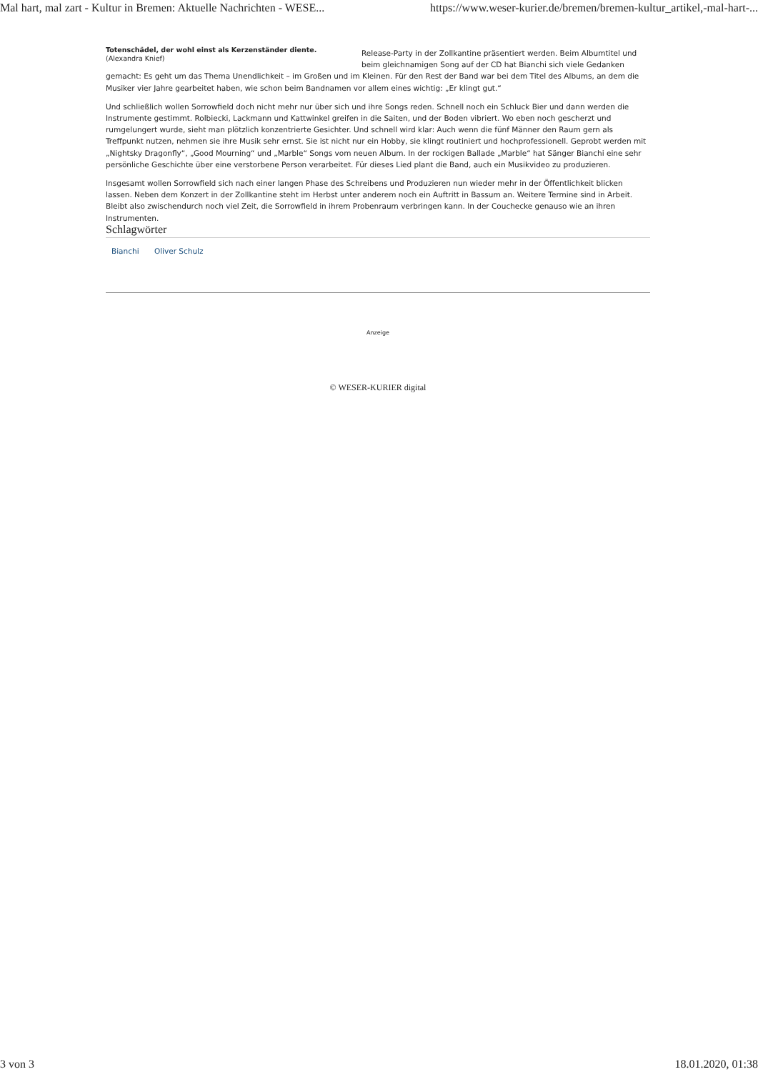Mal hart, mal zart - Kultur in Bremen: Aktuelle Nachrichten - WESE... https://www.weser-kurier.de/bremen/bremen-kultur_artikel,-mal-hart-...
Totenschädel, der wohl einst als Kerzenständer diente.
(Alexandra Knief)
Release-Party in der Zollkantine präsentiert werden. Beim Albumtitel und beim gleichnamigen Song auf der CD hat Bianchi sich viele Gedanken gemacht: Es geht um das Thema Unendlichkeit – im Großen und im Kleinen. Für den Rest der Band war bei dem Titel des Albums, an dem die Musiker vier Jahre gearbeitet haben, wie schon beim Bandnamen vor allem eines wichtig: „Er klingt gut.“
Und schließlich wollen Sorrowfield doch nicht mehr nur über sich und ihre Songs reden. Schnell noch ein Schluck Bier und dann werden die Instrumente gestimmt. Rolbiecki, Lackmann und Kattwinkel greifen in die Saiten, und der Boden vibriert. Wo eben noch gescherzt und rumgelungert wurde, sieht man plötzlich konzentrierte Gesichter. Und schnell wird klar: Auch wenn die fünf Männer den Raum gern als Treffpunkt nutzen, nehmen sie ihre Musik sehr ernst. Sie ist nicht nur ein Hobby, sie klingt routiniert und hochprofessionell. Geprobt werden mit „Nightsky Dragonfly“, „Good Mourning“ und „Marble“ Songs vom neuen Album. In der rockigen Ballade „Marble“ hat Sänger Bianchi eine sehr persönliche Geschichte über eine verstorbene Person verarbeitet. Für dieses Lied plant die Band, auch ein Musikvideo zu produzieren.
Insgesamt wollen Sorrowfield sich nach einer langen Phase des Schreibens und Produzieren nun wieder mehr in der Öffentlichkeit blicken lassen. Neben dem Konzert in der Zollkantine steht im Herbst unter anderem noch ein Auftritt in Bassum an. Weitere Termine sind in Arbeit. Bleibt also zwischendurch noch viel Zeit, die Sorrowfield in ihrem Probenraum verbringen kann. In der Couchecke genauso wie an ihren Instrumenten.
Schlagwörter
Bianchi Oliver Schulz
Anzeige
© WESER-KURIER digital
3 von 3 18.01.2020, 01:38